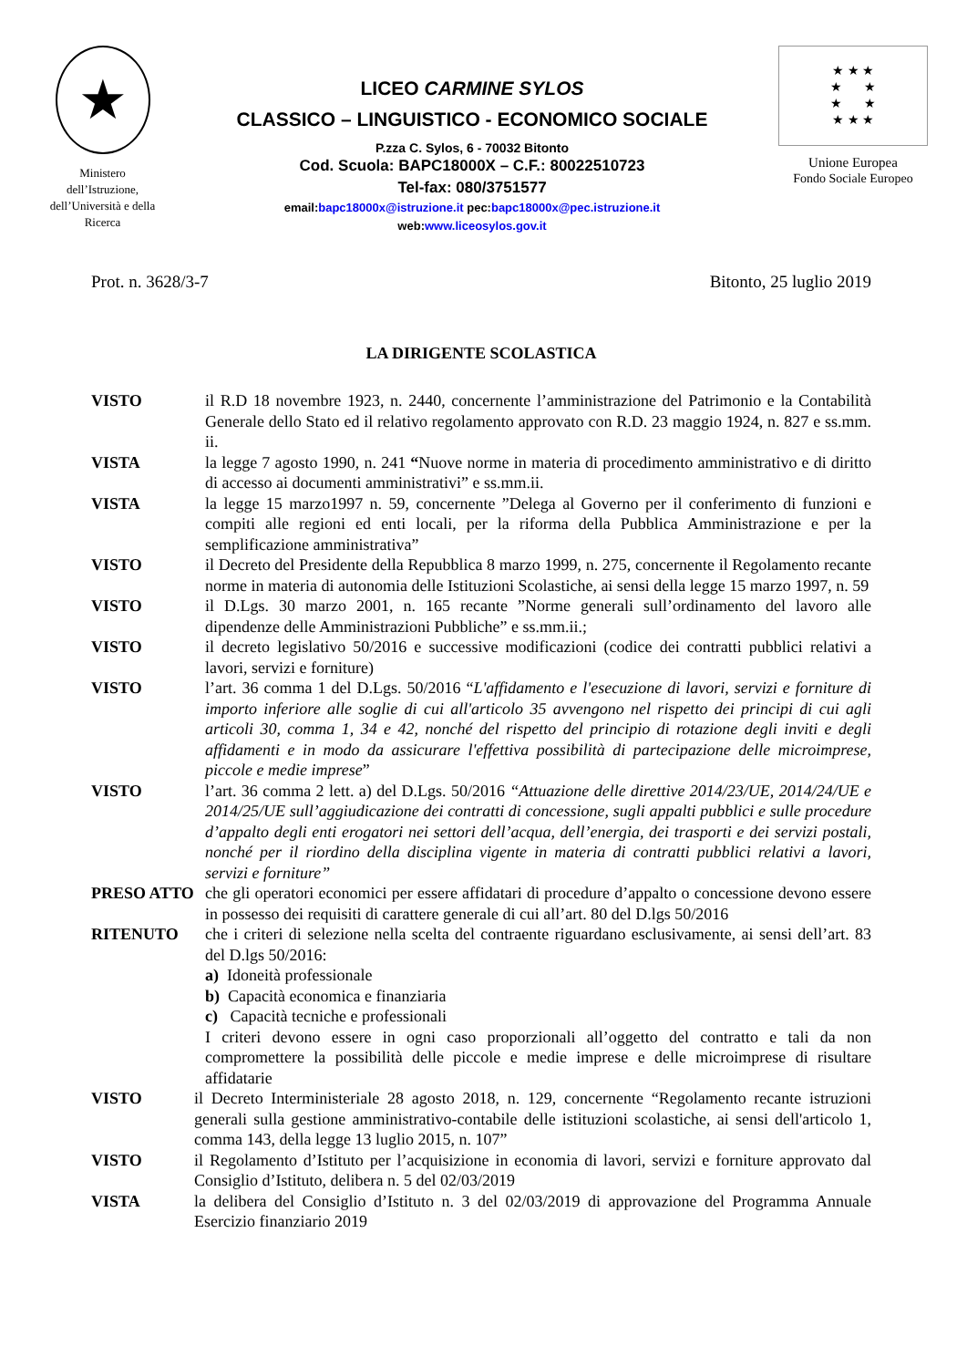★
Ministero
dell’Istruzione,
dell’Università e della
Ricerca
LICEO CARMINE SYLOS
CLASSICO – LINGUISTICO - ECONOMICO SOCIALE
P.zza C. Sylos, 6 - 70032 Bitonto
Cod. Scuola: BAPC18000X – C.F.: 80022510723
Tel-fax: 080/3751577
email:bapc18000x@istruzione.it pec:bapc18000x@pec.istruzione.it
web:www.liceosylos.gov.it
★ ★ ★
★ ★
★ ★
★ ★ ★
Unione Europea
Fondo Sociale Europeo
Prot. n. 3628/3-7 Bitonto, 25 luglio 2019
LA DIRIGENTE SCOLASTICA
VISTO il R.D 18 novembre 1923, n. 2440, concernente l’amministrazione del Patrimonio e la Contabilità Generale dello Stato ed il relativo regolamento approvato con R.D. 23 maggio 1924, n. 827 e ss.mm. ii.
VISTA la legge 7 agosto 1990, n. 241 “Nuove norme in materia di procedimento amministrativo e di diritto di accesso ai documenti amministrativi” e ss.mm.ii.
VISTA la legge 15 marzo1997 n. 59, concernente ”Delega al Governo per il conferimento di funzioni e compiti alle regioni ed enti locali, per la riforma della Pubblica Amministrazione e per la semplificazione amministrativa”
VISTO il Decreto del Presidente della Repubblica 8 marzo 1999, n. 275, concernente il Regolamento recante norme in materia di autonomia delle Istituzioni Scolastiche, ai sensi della legge 15 marzo 1997, n. 59
VISTO il D.Lgs. 30 marzo 2001, n. 165 recante ”Norme generali sull’ordinamento del lavoro alle dipendenze delle Amministrazioni Pubbliche” e ss.mm.ii.;
VISTO il decreto legislativo 50/2016 e successive modificazioni (codice dei contratti pubblici relativi a lavori, servizi e forniture)
VISTO l’art. 36 comma 1 del D.Lgs. 50/2016 “L'affidamento e l'esecuzione di lavori, servizi e forniture di importo inferiore alle soglie di cui all'articolo 35 avvengono nel rispetto dei principi di cui agli articoli 30, comma 1, 34 e 42, nonché del rispetto del principio di rotazione degli inviti e degli affidamenti e in modo da assicurare l'effettiva possibilità di partecipazione delle microimprese, piccole e medie imprese”
VISTO l’art. 36 comma 2 lett. a) del D.Lgs. 50/2016 “Attuazione delle direttive 2014/23/UE, 2014/24/UE e 2014/25/UE sull’aggiudicazione dei contratti di concessione, sugli appalti pubblici e sulle procedure d’appalto degli enti erogatori nei settori dell’acqua, dell’energia, dei trasporti e dei servizi postali, nonché per il riordino della disciplina vigente in materia di contratti pubblici relativi a lavori, servizi e forniture”
PRESO ATTO che gli operatori economici per essere affidatari di procedure d’appalto o concessione devono essere in possesso dei requisiti di carattere generale di cui all’art. 80 del D.lgs 50/2016
RITENUTO che i criteri di selezione nella scelta del contraente riguardano esclusivamente, ai sensi dell’art. 83 del D.lgs 50/2016:
a) Idoneità professionale
b) Capacità economica e finanziaria
c) Capacità tecniche e professionali
I criteri devono essere in ogni caso proporzionali all’oggetto del contratto e tali da non compromettere la possibilità delle piccole e medie imprese e delle microimprese di risultare affidatarie
VISTO il Decreto Interministeriale 28 agosto 2018, n. 129, concernente “Regolamento recante istruzioni generali sulla gestione amministrativo-contabile delle istituzioni scolastiche, ai sensi dell'articolo 1, comma 143, della legge 13 luglio 2015, n. 107”
VISTO il Regolamento d’Istituto per l’acquisizione in economia di lavori, servizi e forniture approvato dal Consiglio d’Istituto, delibera n. 5 del 02/03/2019
VISTA la delibera del Consiglio d’Istituto n. 3 del 02/03/2019 di approvazione del Programma Annuale Esercizio finanziario 2019